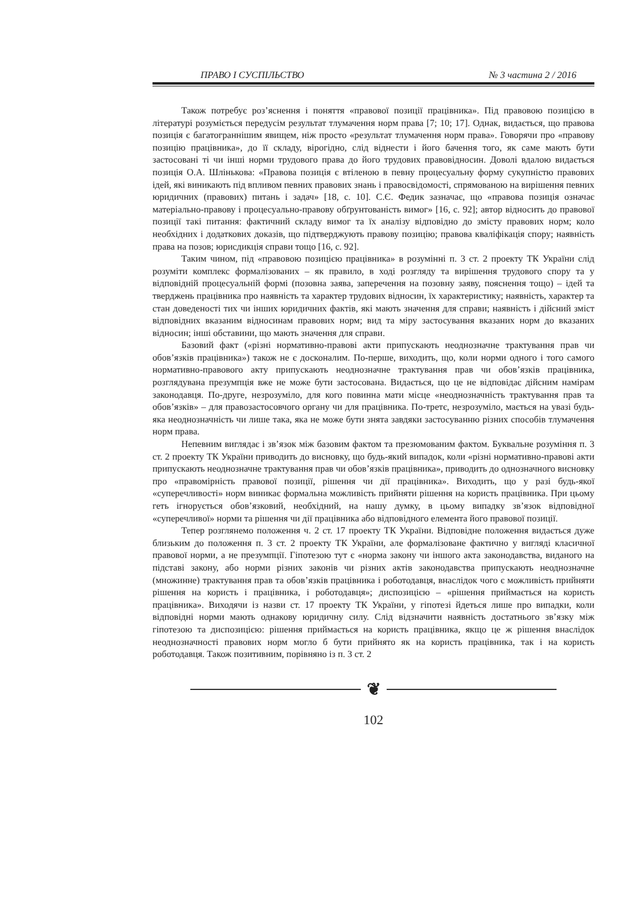ПРАВО І СУСПІЛЬСТВО № 3 частина 2 / 2016
Також потребує роз’яснення і поняття «правової позиції працівника». Під правовою позицією в літературі розуміється передусім результат тлумачення норм права [7; 10; 17]. Однак, видається, що правова позиція є багатограннішим явищем, ніж просто «результат тлумачення норм права». Говорячи про «правову позицію працівника», до її складу, вірогідно, слід віднести і його бачення того, як саме мають бути застосовані ті чи інші норми трудового права до його трудових правовідносин. Доволі вдалою видається позиція О.А. Шлінькова: «Правова позиція є втіленою в певну процесуальну форму сукупністю правових ідей, які виникають під впливом певних правових знань і правосвідомості, спрямованою на вирішення певних юридичних (правових) питань і задач» [18, с. 10]. С.Є. Федик зазначає, що «правова позиція означає матеріально-правову і процесуально-правову обґрунтованість вимог» [16, с. 92]; автор відносить до правової позиції такі питання: фактичний складу вимог та їх аналізу відповідно до змісту правових норм; коло необхідних і додаткових доказів, що підтверджують правову позицію; правова кваліфікація спору; наявність права на позов; юрисдикція справи тощо [16, с. 92].
Таким чином, під «правовою позицією працівника» в розумінні п. 3 ст. 2 проекту ТК України слід розуміти комплекс формалізованих – як правило, в ході розгляду та вирішення трудового спору та у відповідній процесуальній формі (позовна заява, заперечення на позовну заяву, пояснення тощо) – ідей та тверджень працівника про наявність та характер трудових відносин, їх характеристику; наявність, характер та стан доведеності тих чи інших юридичних фактів, які мають значення для справи; наявність і дійсний зміст відповідних вказаним відносинам правових норм; вид та міру застосування вказаних норм до вказаних відносин; інші обставини, що мають значення для справи.
Базовий факт («різні нормативно-правові акти припускають неоднозначне трактування прав чи обов’язків працівника») також не є досконалим. По-перше, виходить, що, коли норми одного і того самого нормативно-правового акту припускають неоднозначне трактування прав чи обов’язків працівника, розглядувана презумпція вже не може бути застосована. Видається, що це не відповідає дійсним намірам законодавця. По-друге, незрозуміло, для кого повинна мати місце «неоднозначність трактування прав та обов’язків» – для правозастосовчого органу чи для працівника. По-третє, незрозуміло, мається на увазі будь-яка неоднозначність чи лише така, яка не може бути знята завдяки застосуванню різних способів тлумачення норм права.
Непевним виглядає і зв’язок між базовим фактом та презюмованим фактом. Буквальне розуміння п. 3 ст. 2 проекту ТК України приводить до висновку, що будь-який випадок, коли «різні нормативно-правові акти припускають неоднозначне трактування прав чи обов’язків працівника», приводить до однозначного висновку про «правомірність правової позиції, рішення чи дії працівника». Виходить, що у разі будь-якої «суперечливості» норм виникає формальна можливість прийняти рішення на користь працівника. При цьому геть ігнорується обов’язковий, необхідний, на нашу думку, в цьому випадку зв’язок відповідної «суперечливої» норми та рішення чи дії працівника або відповідного елемента його правової позиції.
Тепер розглянемо положення ч. 2 ст. 17 проекту ТК України. Відповідне положення видається дуже близьким до положення п. 3 ст. 2 проекту ТК України, але формалізоване фактично у вигляді класичної правової норми, а не презумпції. Гіпотезою тут є «норма закону чи іншого акта законодавства, виданого на підставі закону, або норми різних законів чи різних актів законодавства припускають неоднозначне (множинне) трактування прав та обов’язків працівника і роботодавця, внаслідок чого є можливість прийняти рішення на користь і працівника, і роботодавця»; диспозицією – «рішення приймається на користь працівника». Виходячи із назви ст. 17 проекту ТК України, у гіпотезі йдеться лише про випадки, коли відповідні норми мають однакову юридичну силу. Слід відзначити наявність достатнього зв’язку між гіпотезою та диспозицією: рішення приймається на користь працівника, якщо це ж рішення внаслідок неоднозначності правових норм могло б бути прийнято як на користь працівника, так і на користь роботодавця. Також позитивним, порівняно із п. 3 ст. 2
❦
102